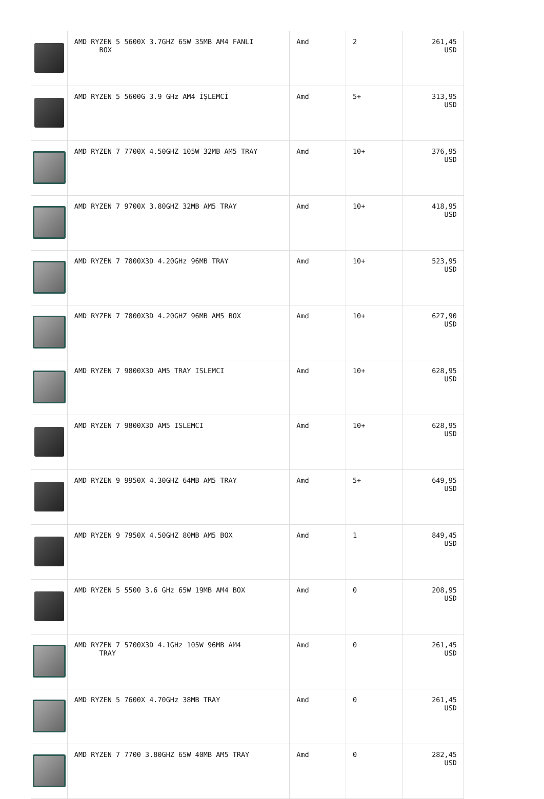| | AMD RYZEN 5 5600X 3.7GHZ 65W 35MB AM4 FANLI BOX | Amd | 2 | 261,45 USD |
| | AMD RYZEN 5 5600G 3.9 GHz AM4 İŞLEMCİ | Amd | 5+ | 313,95 USD |
| | AMD RYZEN 7 7700X 4.50GHZ 105W 32MB AM5 TRAY | Amd | 10+ | 376,95 USD |
| | AMD RYZEN 7 9700X 3.80GHZ 32MB AM5 TRAY | Amd | 10+ | 418,95 USD |
| | AMD RYZEN 7 7800X3D 4.20GHz 96MB TRAY | Amd | 10+ | 523,95 USD |
| | AMD RYZEN 7 7800X3D 4.20GHZ 96MB AM5 BOX | Amd | 10+ | 627,90 USD |
| | AMD RYZEN 7 9800X3D AM5 TRAY ISLEMCI | Amd | 10+ | 628,95 USD |
| | AMD RYZEN 7 9800X3D AM5 ISLEMCI | Amd | 10+ | 628,95 USD |
| | AMD RYZEN 9 9950X 4.30GHZ 64MB AM5 TRAY | Amd | 5+ | 649,95 USD |
| | AMD RYZEN 9 7950X 4.50GHZ 80MB AM5 BOX | Amd | 1 | 849,45 USD |
| | AMD RYZEN 5 5500 3.6 GHz 65W 19MB AM4 BOX | Amd | 0 | 208,95 USD |
| | AMD RYZEN 7 5700X3D 4.1GHz 105W 96MB AM4 TRAY | Amd | 0 | 261,45 USD |
| | AMD RYZEN 5 7600X 4.70GHz 38MB TRAY | Amd | 0 | 261,45 USD |
| | AMD RYZEN 7 7700 3.80GHZ 65W 40MB AM5 TRAY | Amd | 0 | 282,45 USD |